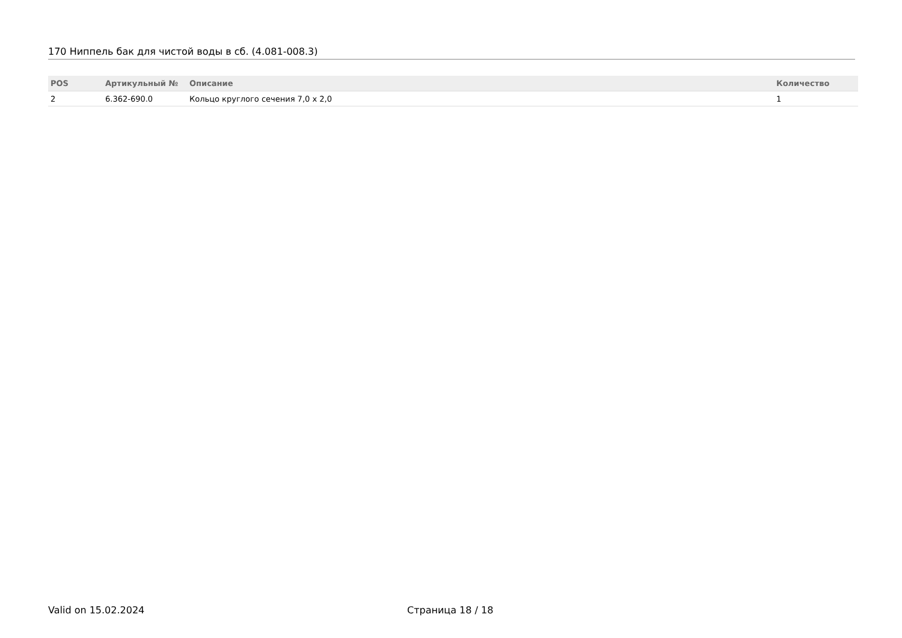170 Ниппель бак для чистой воды в сб. (4.081-008.3)
| POS | Артикульный № | Описание | Количество |
| --- | --- | --- | --- |
| 2 | 6.362-690.0 | Кольцо круглого сечения 7,0 x 2,0 | 1 |
Valid on 15.02.2024 Страница 18 / 18